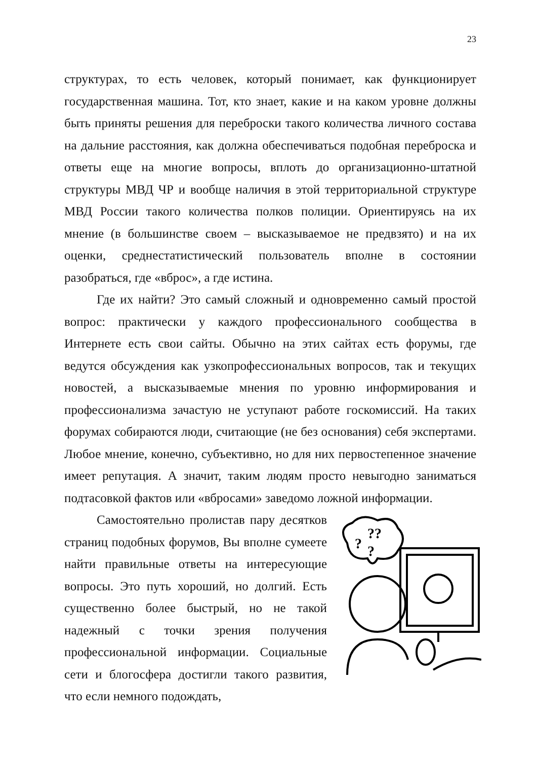23
структурах, то есть человек, который понимает, как функционирует государственная машина. Тот, кто знает, какие и на каком уровне должны быть приняты решения для переброски такого количества личного состава на дальние расстояния, как должна обеспечиваться подобная переброска и ответы еще на многие вопросы, вплоть до организационно-штатной структуры МВД ЧР и вообще наличия в этой территориальной структуре МВД России такого количества полков полиции. Ориентируясь на их мнение (в большинстве своем – высказываемое не предвзято) и на их оценки, среднестатистический пользователь вполне в состоянии разобраться, где «вброс», а где истина.
Где их найти? Это самый сложный и одновременно самый простой вопрос: практически у каждого профессионального сообщества в Интернете есть свои сайты. Обычно на этих сайтах есть форумы, где ведутся обсуждения как узкопрофессиональных вопросов, так и текущих новостей, а высказываемые мнения по уровню информирования и профессионализма зачастую не уступают работе госкомиссий. На таких форумах собираются люди, считающие (не без основания) себя экспертами. Любое мнение, конечно, субъективно, но для них первостепенное значение имеет репутация. А значит, таким людям просто невыгодно заниматься подтасовкой фактов или «вбросами» заведомо ложной информации.
?
??
?
Самостоятельно пролистав пару десятков страниц подобных форумов, Вы вполне сумеете найти правильные ответы на интересующие вопросы. Это путь хороший, но долгий. Есть существенно более быстрый, но не такой надежный с точки зрения получения профессиональной информации. Социальные сети и блогосфера достигли такого развития, что если немного подождать,